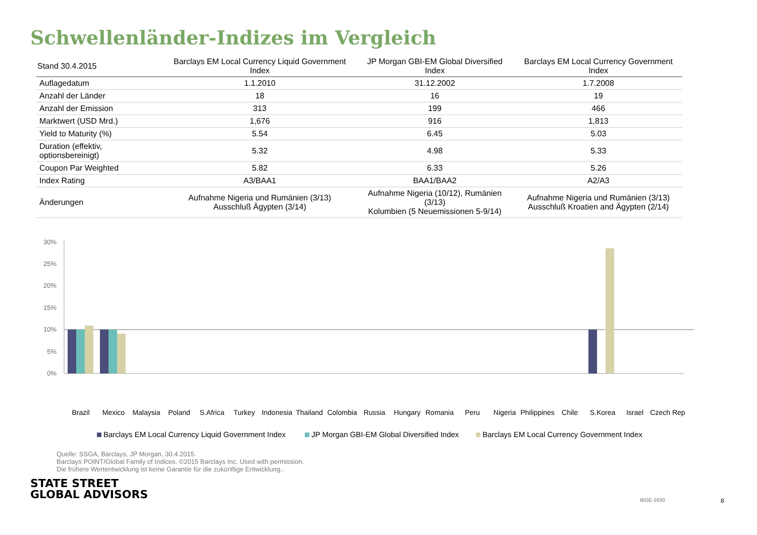Schwellenländer-Indizes im Vergleich
| Stand 30.4.2015 | Barclays EM Local Currency Liquid Government Index | JP Morgan GBI-EM Global Diversified Index | Barclays EM Local Currency Government Index |
| --- | --- | --- | --- |
| Auflagedatum | 1.1.2010 | 31.12.2002 | 1.7.2008 |
| Anzahl der Länder | 18 | 16 | 19 |
| Anzahl der Emission | 313 | 199 | 466 |
| Marktwert (USD Mrd.) | 1,676 | 916 | 1,813 |
| Yield to Maturity (%) | 5.54 | 6.45 | 5.03 |
| Duration (effektiv, optionsbereinigt) | 5.32 | 4.98 | 5.33 |
| Coupon Par Weighted | 5.82 | 6.33 | 5.26 |
| Index Rating | A3/BAA1 | BAA1/BAA2 | A2/A3 |
| Änderungen | Aufnahme Nigeria und Rumänien (3/13) Ausschluß Ägypten (3/14) | Aufnahme Nigeria (10/12), Rumänien (3/13) Kolumbien (5 Neuemissionen 5-9/14) | Aufnahme Nigeria und Rumänien (3/13) Ausschluß Kroatien and Ägypten (2/14) |
30%
25%
20%
15%
10%
5%
0%
Brazil
Mexico
Malaysia
Poland
S.Africa
Turkey
Indonesia
Thailand
Colombia
Russia
Hungary
Romania
Peru
Nigeria
Philippines
Chile
S.Korea
Israel
Czech Rep
Barclays EM Local Currency Liquid Government Index
JP Morgan GBI-EM Global Diversified Index
Barclays EM Local Currency Government Index
Quelle: SSGA, Barclays, JP Morgan, 30.4.2015.
Barclays POINT/Global Family of Indices. ©2015 Barclays Inc. Used with permission.
Die frühere Wertentwicklung ist keine Garantie für die zukünftige Entwicklung..
STATE STREET
GLOBAL ADVISORS
IBGE-1630 8